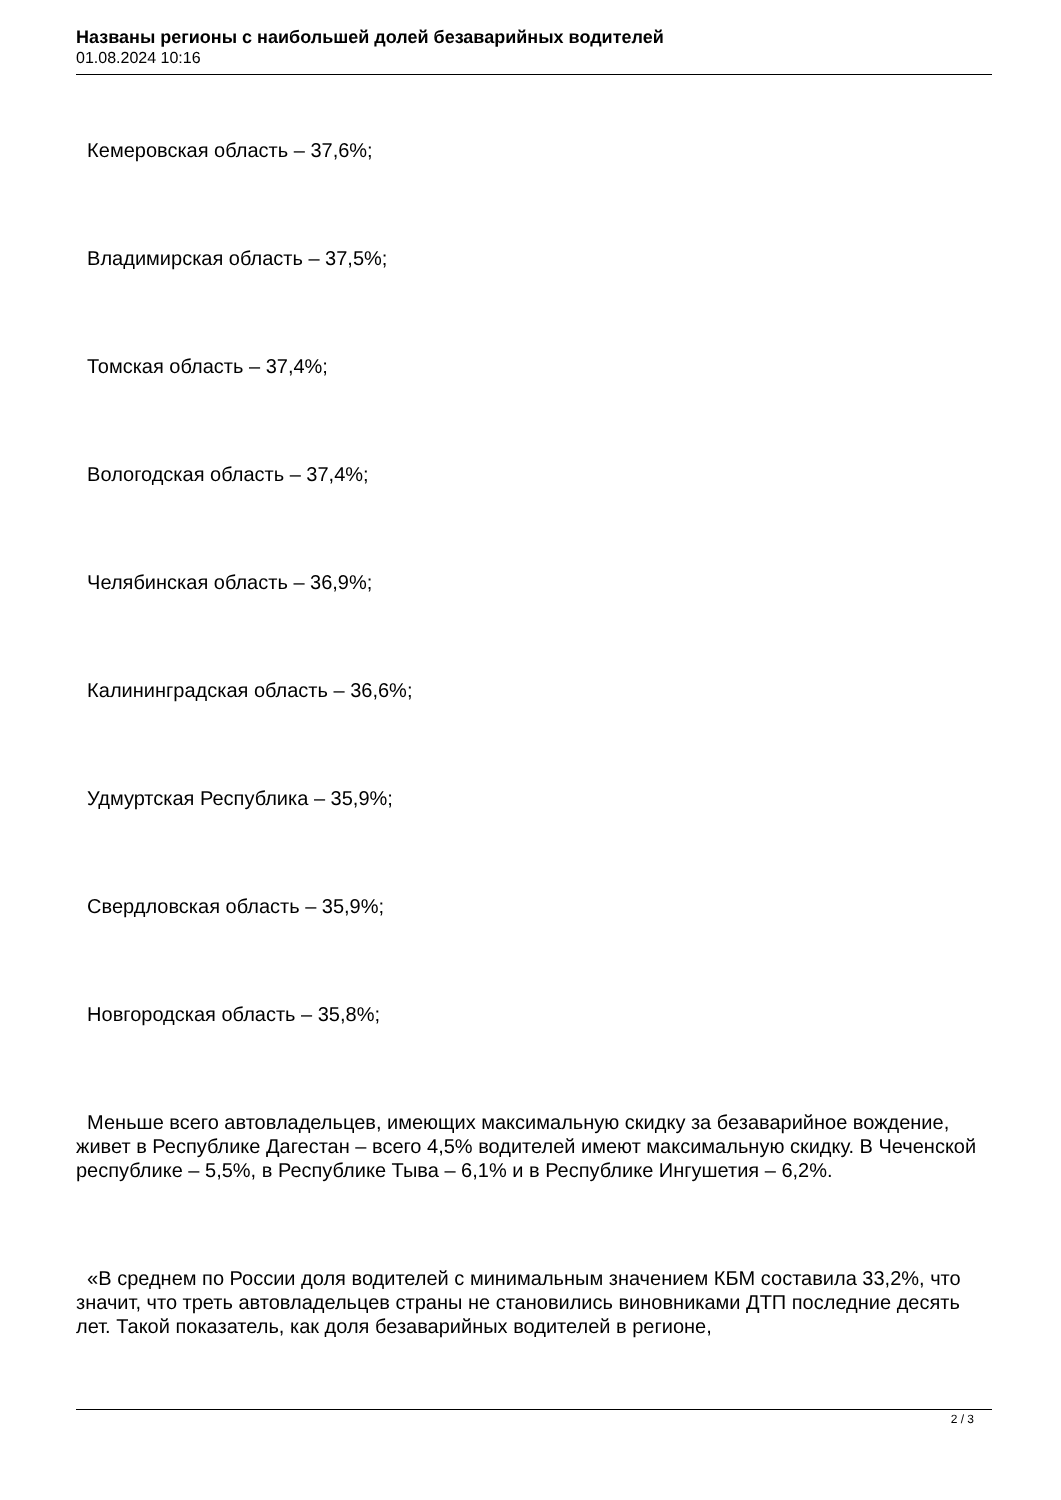Названы регионы с наибольшей долей безаварийных водителей
01.08.2024 10:16
Кемеровская область – 37,6%;
Владимирская область – 37,5%;
Томская область – 37,4%;
Вологодская область – 37,4%;
Челябинская область – 36,9%;
Калининградская область – 36,6%;
Удмуртская Республика – 35,9%;
Свердловская область – 35,9%;
Новгородская область – 35,8%;
Меньше всего автовладельцев, имеющих максимальную скидку за безаварийное вождение, живет в Республике Дагестан – всего 4,5% водителей имеют максимальную скидку. В Чеченской республике – 5,5%, в Республике Тыва – 6,1% и в Республике Ингушетия – 6,2%.
«В среднем по России доля водителей с минимальным значением КБМ составила 33,2%, что значит, что треть автовладельцев страны не становились виновниками ДТП последние десять лет. Такой показатель, как доля безаварийных водителей в регионе,
2 / 3